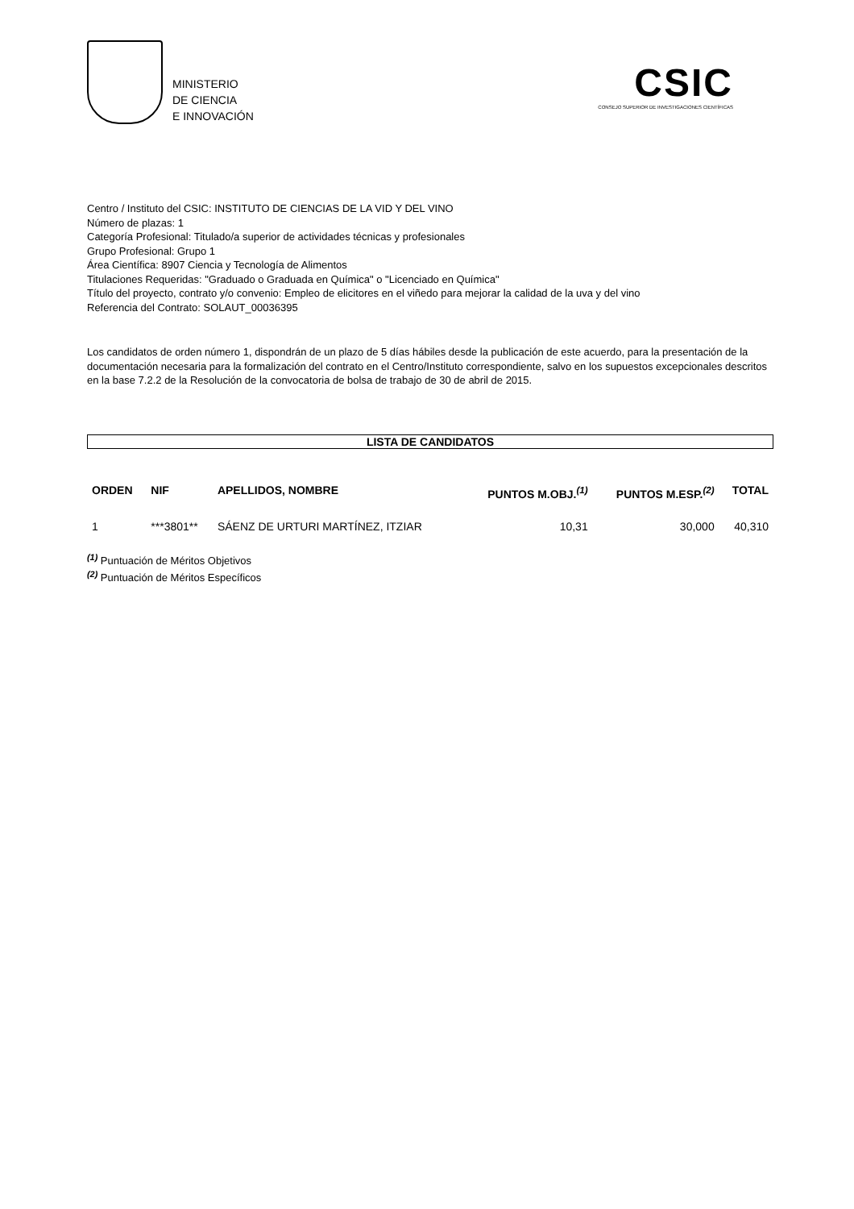MINISTERIO
DE CIENCIA
E INNOVACIÓN
CSIC
CONSEJO SUPERIOR DE INVESTIGACIONES CIENTÍFICAS
Centro / Instituto del CSIC: INSTITUTO DE CIENCIAS DE LA VID Y DEL VINO
Número de plazas: 1
Categoría Profesional: Titulado/a superior de actividades técnicas y profesionales
Grupo Profesional: Grupo 1
Área Científica: 8907 Ciencia y Tecnología de Alimentos
Titulaciones Requeridas: "Graduado o Graduada en Química" o "Licenciado en Química"
Título del proyecto, contrato y/o convenio: Empleo de elicitores en el viñedo para mejorar la calidad de la uva y del vino
Referencia del Contrato: SOLAUT_00036395
Los candidatos de orden número 1, dispondrán de un plazo de 5 días hábiles desde la publicación de este acuerdo, para la presentación de la documentación necesaria para la formalización del contrato en el Centro/Instituto correspondiente, salvo en los supuestos excepcionales descritos en la base 7.2.2 de la Resolución de la convocatoria de bolsa de trabajo de 30 de abril de 2015.
LISTA DE CANDIDATOS
| ORDEN | NIF | APELLIDOS, NOMBRE | PUNTOS M.OBJ.<sup>(1)</sup> | PUNTOS M.ESP.<sup>(2)</sup> | TOTAL |
| --- | --- | --- | --- | --- | --- |
| 1 | ***3801** | SÁENZ DE URTURI MARTÍNEZ, ITZIAR | 10,31 | 30,000 | 40,310 |
<sup>(1)</sup> Puntuación de Méritos Objetivos
<sup>(2)</sup> Puntuación de Méritos Específicos